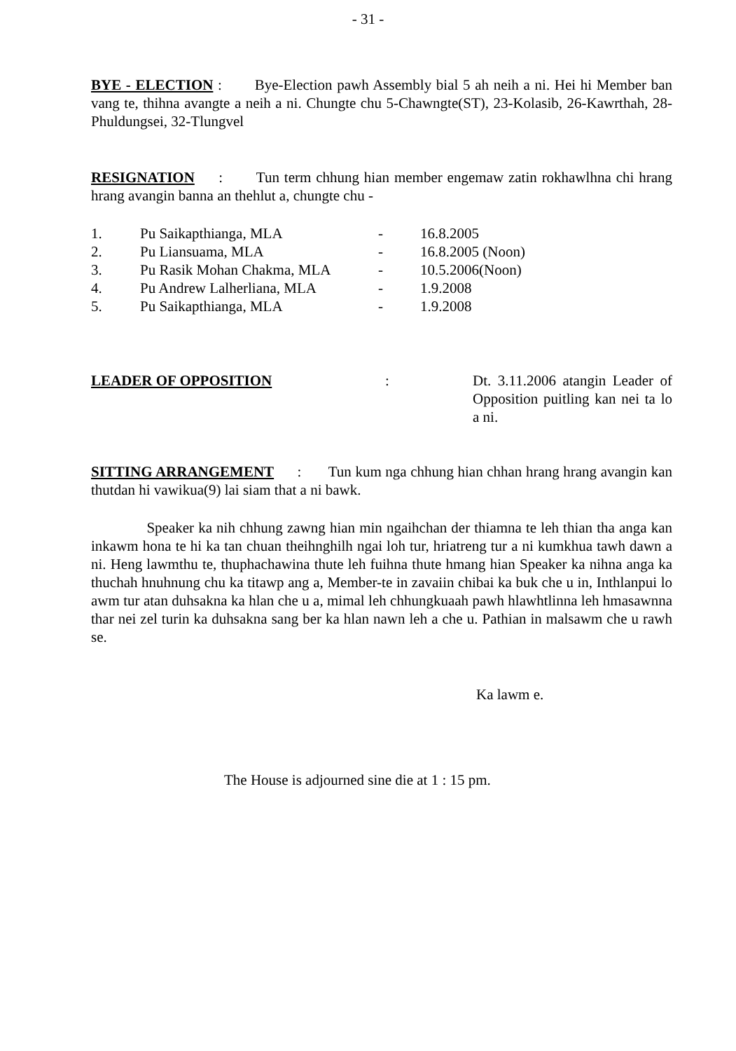- 31 -
BYE - ELECTION : Bye-Election pawh Assembly bial 5 ah neih a ni. Hei hi Member ban vang te, thihna avangte a neih a ni. Chungte chu 5-Chawngte(ST), 23-Kolasib, 26-Kawrthah, 28-Phuldungsei, 32-Tlungvel
RESIGNATION : Tun term chhung hian member engemaw zatin rokhawlhna chi hrang hrang avangin banna an thehlut a, chungte chu -
| 1. | Pu Saikapthianga, MLA | - | 16.8.2005 |
| 2. | Pu Liansuama, MLA | - | 16.8.2005 (Noon) |
| 3. | Pu Rasik Mohan Chakma, MLA | - | 10.5.2006(Noon) |
| 4. | Pu Andrew Lalherliana, MLA | - | 1.9.2008 |
| 5. | Pu Saikapthianga, MLA | - | 1.9.2008 |
LEADER OF OPPOSITION : Dt. 3.11.2006 atangin Leader of Opposition puitling kan nei ta lo a ni.
SITTING ARRANGEMENT : Tun kum nga chhung hian chhan hrang hrang avangin kan thutdan hi vawikua(9) lai siam that a ni bawk.
Speaker ka nih chhung zawng hian min ngaihchan der thiamna te leh thian tha anga kan inkawm hona te hi ka tan chuan theihnghilh ngai loh tur, hriatreng tur a ni kumkhua tawh dawn a ni. Heng lawmthu te, thuphachawina thute leh fuihna thute hmang hian Speaker ka nihna anga ka thuchah hnuhnung chu ka titawp ang a, Member-te in zavaiin chibai ka buk che u in, Inthlanpui lo awm tur atan duhsakna ka hlan che u a, mimal leh chhungkuaah pawh hlawhtlinna leh hmasawnna thar nei zel turin ka duhsakna sang ber ka hlan nawn leh a che u. Pathian in malsawm che u rawh se.
Ka lawm e.
The House is adjourned sine die at 1 : 15 pm.